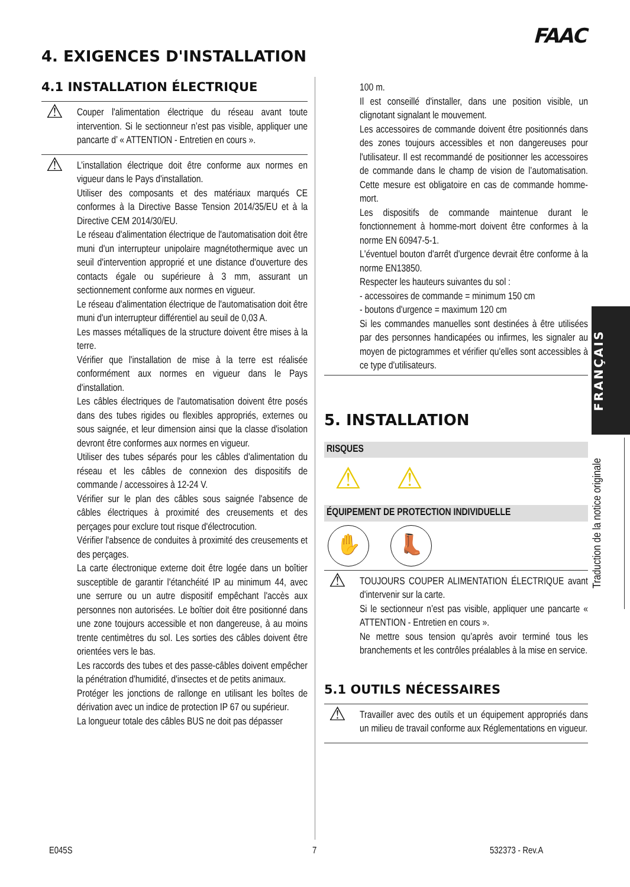FAAC
4. EXIGENCES D'INSTALLATION
4.1 INSTALLATION ÉLECTRIQUE
⚠ Couper l'alimentation électrique du réseau avant toute intervention. Si le sectionneur n’est pas visible, appliquer une pancarte d’ « ATTENTION - Entretien en cours ».
⚠ L’installation électrique doit être conforme aux normes en vigueur dans le Pays d'installation.
Utiliser des composants et des matériaux marqués CE conformes à la Directive Basse Tension 2014/35/EU et à la Directive CEM 2014/30/EU.
Le réseau d'alimentation électrique de l'automatisation doit être muni d'un interrupteur unipolaire magnétothermique avec un seuil d'intervention approprié et une distance d'ouverture des contacts égale ou supérieure à 3 mm, assurant un sectionnement conforme aux normes en vigueur.
Le réseau d'alimentation électrique de l'automatisation doit être muni d'un interrupteur différentiel au seuil de 0,03 A.
Les masses métalliques de la structure doivent être mises à la terre.
Vérifier que l'installation de mise à la terre est réalisée conformément aux normes en vigueur dans le Pays d'installation.
Les câbles électriques de l'automatisation doivent être posés dans des tubes rigides ou flexibles appropriés, externes ou sous saignée, et leur dimension ainsi que la classe d'isolation devront être conformes aux normes en vigueur.
Utiliser des tubes séparés pour les câbles d'alimentation du réseau et les câbles de connexion des dispositifs de commande / accessoires à 12-24 V.
Vérifier sur le plan des câbles sous saignée l'absence de câbles électriques à proximité des creusements et des perçages pour exclure tout risque d'électrocution.
Vérifier l'absence de conduites à proximité des creusements et des perçages.
La carte électronique externe doit être logée dans un boîtier susceptible de garantir l'étanchéité IP au minimum 44, avec une serrure ou un autre dispositif empêchant l'accès aux personnes non autorisées. Le boîtier doit être positionné dans une zone toujours accessible et non dangereuse, à au moins trente centimètres du sol. Les sorties des câbles doivent être orientées vers le bas.
Les raccords des tubes et des passe-câbles doivent empêcher la pénétration d'humidité, d'insectes et de petits animaux.
Protéger les jonctions de rallonge en utilisant les boîtes de dérivation avec un indice de protection IP 67 ou supérieur.
La longueur totale des câbles BUS ne doit pas dépasser
100 m.
Il est conseillé d'installer, dans une position visible, un clignotant signalant le mouvement.
Les accessoires de commande doivent être positionnés dans des zones toujours accessibles et non dangereuses pour l'utilisateur. Il est recommandé de positionner les accessoires de commande dans le champ de vision de l’automatisation. Cette mesure est obligatoire en cas de commande homme-mort.
Les dispositifs de commande maintenue durant le fonctionnement à homme-mort doivent être conformes à la norme EN 60947-5-1.
L'éventuel bouton d'arrêt d'urgence devrait être conforme à la norme EN13850.
Respecter les hauteurs suivantes du sol :
- accessoires de commande = minimum 150 cm
- boutons d'urgence = maximum 120 cm
Si les commandes manuelles sont destinées à être utilisées par des personnes handicapées ou infirmes, les signaler au moyen de pictogrammes et vérifier qu'elles sont accessibles à ce type d'utilisateurs.
5. INSTALLATION
RISQUES
⚠ ⚠
ÉQUIPEMENT DE PROTECTION INDIVIDUELLE
✋ 👢
⚠ TOUJOURS COUPER ALIMENTATION ÉLECTRIQUE avant d'intervenir sur la carte.
Si le sectionneur n’est pas visible, appliquer une pancarte « ATTENTION - Entretien en cours ».
Ne mettre sous tension qu’après avoir terminé tous les branchements et les contrôles préalables à la mise en service.
5.1 OUTILS NÉCESSAIRES
⚠ Travailler avec des outils et un équipement appropriés dans un milieu de travail conforme aux Réglementations en vigueur.
FRANÇAIS
Traduction de la notice originale
E045S 7 532373 - Rev.A